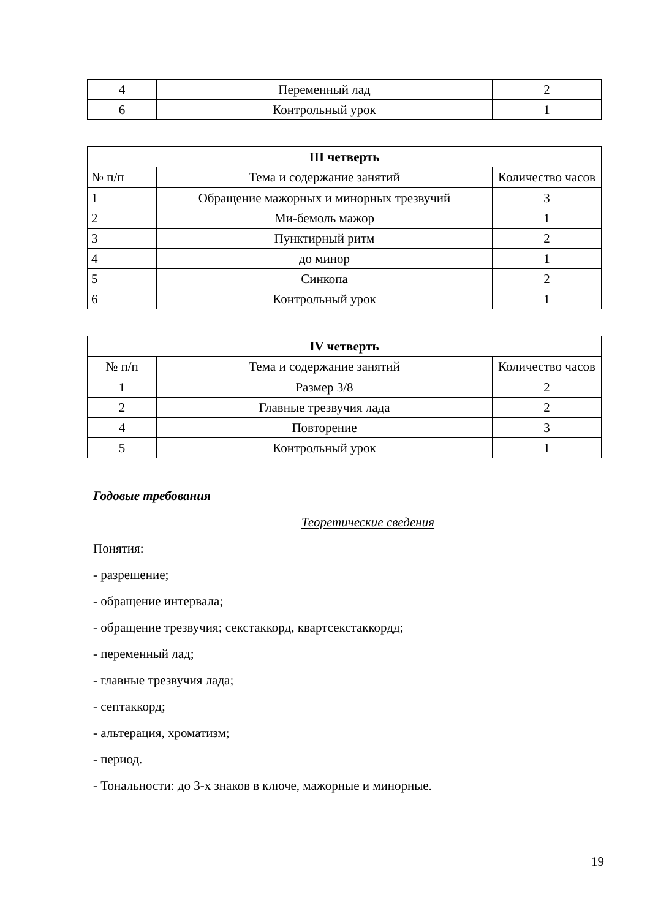| 4 | Переменный лад | 2 |
| 6 | Контрольный урок | 1 |
| III четверть | | |
| --- | --- | --- |
| № п/п | Тема и содержание занятий | Количество часов |
| 1 | Обращение мажорных и минорных трезвучий | 3 |
| 2 | Ми-бемоль мажор | 1 |
| 3 | Пунктирный ритм | 2 |
| 4 | до минор | 1 |
| 5 | Синкопа | 2 |
| 6 | Контрольный урок | 1 |
| IV четверть | | |
| --- | --- | --- |
| № п/п | Тема и содержание занятий | Количество часов |
| 1 | Размер 3/8 | 2 |
| 2 | Главные трезвучия лада | 2 |
| 4 | Повторение | 3 |
| 5 | Контрольный урок | 1 |
Годовые требования
Теоретические сведения
Понятия:
- разрешение;
- обращение интервала;
- обращение трезвучия; секстаккорд, квартсекстаккордд;
- переменный лад;
- главные трезвучия лада;
- септаккорд;
- альтерация, хроматизм;
- период.
- Тональности: до 3-х знаков в ключе, мажорные и минорные.
19